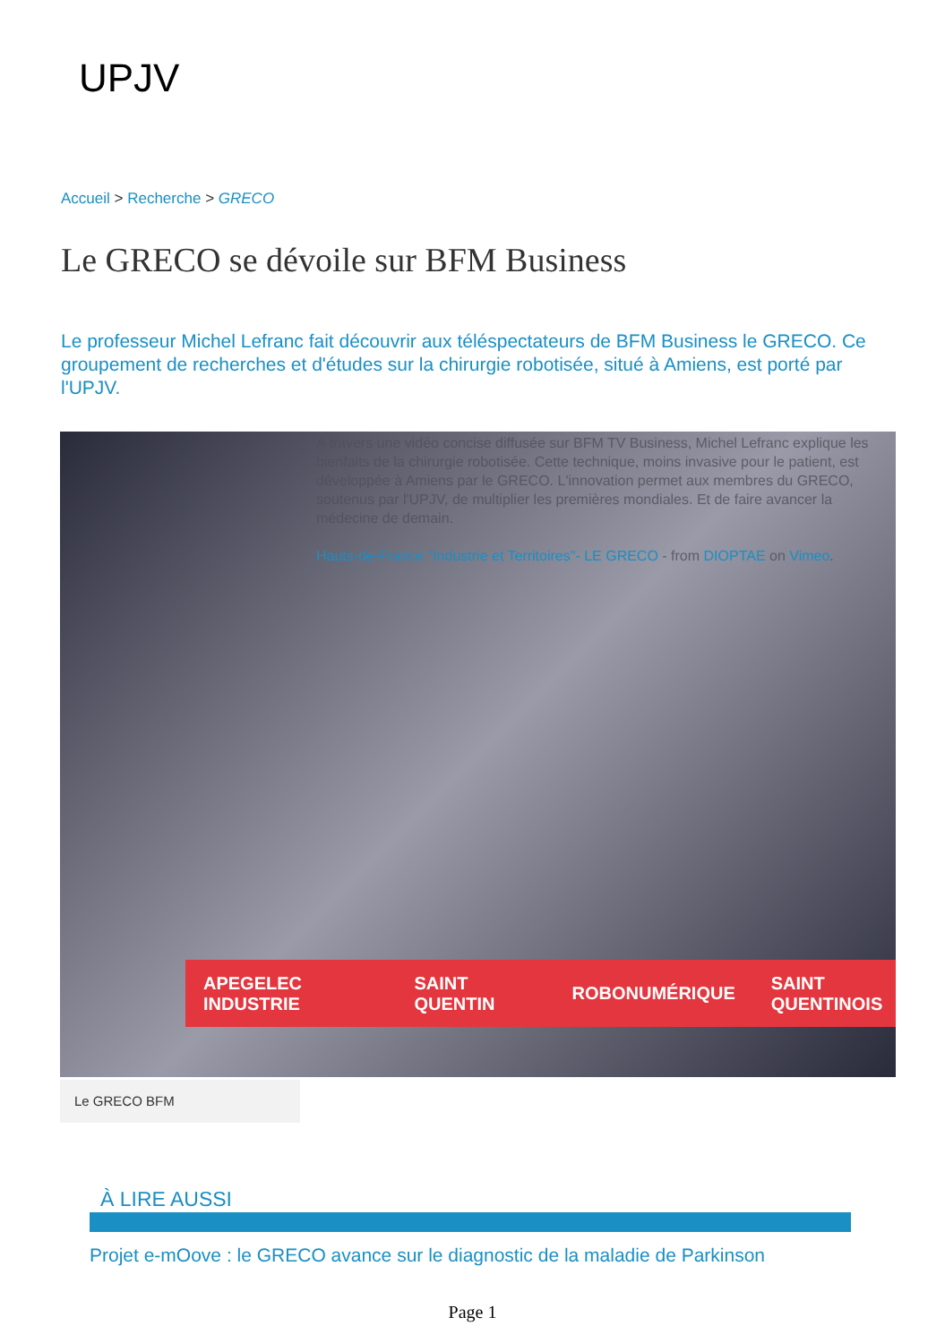UPJV
Accueil > Recherche > GRECO
Le GRECO se dévoile sur BFM Business
Le professeur Michel Lefranc fait découvrir aux téléspectateurs de BFM Business le GRECO. Ce groupement de recherches et d'études sur la chirurgie robotisée, situé à Amiens, est porté par l'UPJV.
A travers une vidéo concise diffusée sur BFM TV Business, Michel Lefranc explique les bienfaits de la chirurgie robotisée. Cette technique, moins invasive pour le patient, est développée à Amiens par le GRECO. L'innovation permet aux membres du GRECO, soutenus par l'UPJV, de multiplier les premières mondiales. Et de faire avancer la médecine de demain.
Hauts-de-France "Industrie et Territoires"- LE GRECO - from DIOPTAE on Vimeo.
APEGELEC INDUSTRIE SAINT QUENTIN ROBONUMÉRIQUE SAINT QUENTINOIS
Le GRECO BFM
À LIRE AUSSI
Projet e-mOove : le GRECO avance sur le diagnostic de la maladie de Parkinson
Page 1